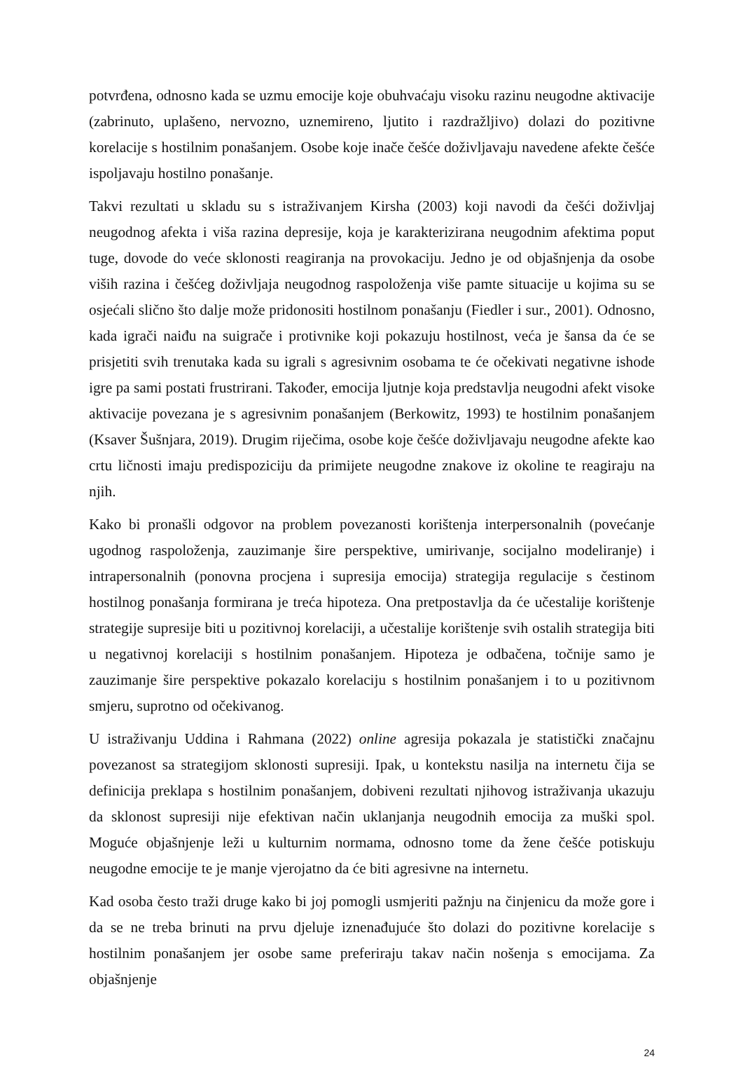potvrđena, odnosno kada se uzmu emocije koje obuhvaćaju visoku razinu neugodne aktivacije (zabrinuto, uplašeno, nervozno, uznemireno, ljutito i razdražljivo) dolazi do pozitivne korelacije s hostilnim ponašanjem. Osobe koje inače češće doživljavaju navedene afekte češće ispoljavaju hostilno ponašanje.
Takvi rezultati u skladu su s istraživanjem Kirsha (2003) koji navodi da češći doživljaj neugodnog afekta i viša razina depresije, koja je karakterizirana neugodnim afektima poput tuge, dovode do veće sklonosti reagiranja na provokaciju. Jedno je od objašnjenja da osobe viših razina i češćeg doživljaja neugodnog raspoloženja više pamte situacije u kojima su se osjećali slično što dalje može pridonositi hostilnom ponašanju (Fiedler i sur., 2001). Odnosno, kada igrači naiđu na suigrače i protivnike koji pokazuju hostilnost, veća je šansa da će se prisjetiti svih trenutaka kada su igrali s agresivnim osobama te će očekivati negativne ishode igre pa sami postati frustrirani. Također, emocija ljutnje koja predstavlja neugodni afekt visoke aktivacije povezana je s agresivnim ponašanjem (Berkowitz, 1993) te hostilnim ponašanjem (Ksaver Šušnjara, 2019). Drugim riječima, osobe koje češće doživljavaju neugodne afekte kao crtu ličnosti imaju predispoziciju da primijete neugodne znakove iz okoline te reagiraju na njih.
Kako bi pronašli odgovor na problem povezanosti korištenja interpersonalnih (povećanje ugodnog raspoloženja, zauzimanje šire perspektive, umirivanje, socijalno modeliranje) i intrapersonalnih (ponovna procjena i supresija emocija) strategija regulacije s čestinom hostilnog ponašanja formirana je treća hipoteza. Ona pretpostavlja da će učestalije korištenje strategije supresije biti u pozitivnoj korelaciji, a učestalije korištenje svih ostalih strategija biti u negativnoj korelaciji s hostilnim ponašanjem. Hipoteza je odbačena, točnije samo je zauzimanje šire perspektive pokazalo korelaciju s hostilnim ponašanjem i to u pozitivnom smjeru, suprotno od očekivanog.
U istraživanju Uddina i Rahmana (2022) online agresija pokazala je statistički značajnu povezanost sa strategijom sklonosti supresiji. Ipak, u kontekstu nasilja na internetu čija se definicija preklapa s hostilnim ponašanjem, dobiveni rezultati njihovog istraživanja ukazuju da sklonost supresiji nije efektivan način uklanjanja neugodnih emocija za muški spol. Moguće objašnjenje leži u kulturnim normama, odnosno tome da žene češće potiskuju neugodne emocije te je manje vjerojatno da će biti agresivne na internetu.
Kad osoba često traži druge kako bi joj pomogli usmjeriti pažnju na činjenicu da može gore i da se ne treba brinuti na prvu djeluje iznenađujuće što dolazi do pozitivne korelacije s hostilnim ponašanjem jer osobe same preferiraju takav način nošenja s emocijama. Za objašnjenje
24